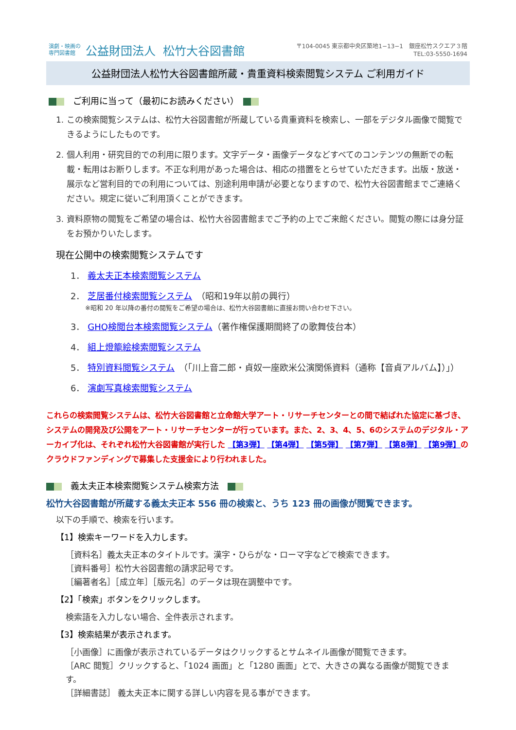演劇・映画の
専門図書館 公益財団法人 松竹大谷図書館
〒104-0045 東京都中央区築地1−13−1　銀座松竹スクエア３階
TEL:03-5550-1694
公益財団法人松竹大谷図書館所蔵・貴重資料検索閲覧システム ご利用ガイド
　ご利用に当って（最初にお読みください）　
1. この検索閲覧システムは、松竹大谷図書館が所蔵している貴重資料を検索し、一部をデジタル画像で閲覧できるようにしたものです。
2. 個人利用・研究目的での利用に限ります。文字データ・画像データなどすべてのコンテンツの無断での転載・転用はお断りします。不正な利用があった場合は、相応の措置をとらせていただきます。出版・放送・展示など営利目的での利用については、別途利用申請が必要となりますので、松竹大谷図書館までご連絡ください。規定に従いご利用頂くことができます。
3. 資料原物の閲覧をご希望の場合は、松竹大谷図書館までご予約の上でご来館ください。閲覧の際には身分証をお預かりいたします。
現在公開中の検索閲覧システムです
1． 義太夫正本検索閲覧システム
2． 芝居番付検索閲覧システム　（昭和19年以前の興行）
※昭和 20 年以降の番付の閲覧をご希望の場合は、松竹大谷図書館に直接お問い合わせ下さい。
3． GHQ検閲台本検索閲覧システム（著作権保護期間終了の歌舞伎台本）
4． 組上燈籠絵検索閲覧システム
5． 特別資料閲覧システム　（「川上音二郎・貞奴一座欧米公演関係資料（通称【音貞アルバム】）」）
6． 演劇写真検索閲覧システム
これらの検索閲覧システムは、松竹大谷図書館と立命館大学アート・リサーチセンターとの間で結ばれた協定に基づき、システムの開発及び公開をアート・リサーチセンターが行っています。また、2、3、4、5、6のシステムのデジタル・アーカイブ化は、それぞれ松竹大谷図書館が実行した 【第3弾】 【第4弾】 【第5弾】 【第7弾】 【第8弾】 【第9弾】のクラウドファンディングで募集した支援金により行われました。
　義太夫正本検索閲覧システム検索方法　
松竹大谷図書館が所蔵する義太夫正本 556 冊の検索と、うち 123 冊の画像が閲覧できます。
以下の手順で、検索を行います。
【1】検索キーワードを入力します。
［資料名］義太夫正本のタイトルです。漢字・ひらがな・ローマ字などで検索できます。
［資料番号］松竹大谷図書館の請求記号です。
［編著者名］［成立年］［版元名］のデータは現在調整中です。
【2】「検索」ボタンをクリックします。
検索語を入力しない場合、全件表示されます。
【3】検索結果が表示されます。
［小画像］に画像が表示されているデータはクリックするとサムネイル画像が閲覧できます。
［ARC 閲覧］クリックすると、「1024 画面」と「1280 画面」とで、大きさの異なる画像が閲覧できます。
［詳細書誌］ 義太夫正本に関する詳しい内容を見る事ができます。